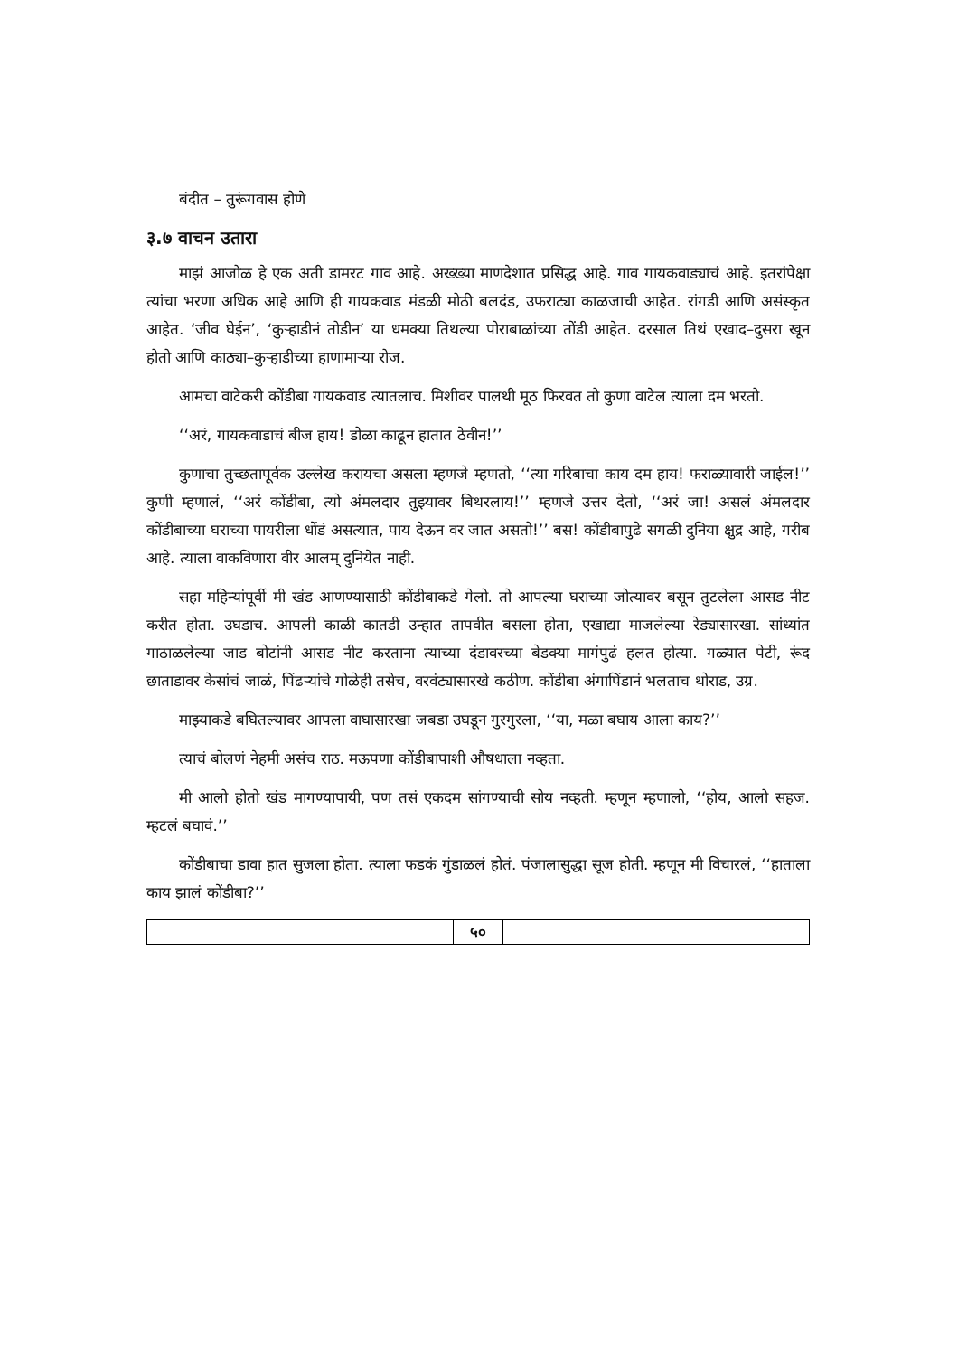बंदीत – तुरूंगवास होणे
३.७ वाचन उतारा
माझं आजोळ हे एक अती डामरट गाव आहे. अख्ख्या माणदेशात प्रसिद्ध आहे. गाव गायकवाड्याचं आहे. इतरांपेक्षा त्यांचा भरणा अधिक आहे आणि ही गायकवाड मंडळी मोठी बलदंड, उफराट्या काळजाची आहेत. रांगडी आणि असंस्कृत आहेत. ‘जीव घेईन’, ‘कुऱ्हाडीनं तोडीन’ या धमक्या तिथल्या पोराबाळांच्या तोंडी आहेत. दरसाल तिथं एखाद–दुसरा खून होतो आणि काठ्या–कुऱ्हाडीच्या हाणामाऱ्या रोज.
आमचा वाटेकरी कोंडीबा गायकवाड त्यातलाच. मिशीवर पालथी मूठ फिरवत तो कुणा वाटेल त्याला दम भरतो.
‘‘अरं, गायकवाडाचं बीज हाय! डोळा काढून हातात ठेवीन!’’
कुणाचा तुच्छतापूर्वक उल्लेख करायचा असला म्हणजे म्हणतो, ‘‘त्या गरिबाचा काय दम हाय! फराळ्यावारी जाईल!’’ कुणी म्हणालं, ‘‘अरं कोंडीबा, त्यो अंमलदार तुझ्यावर बिथरलाय!’’ म्हणजे उत्तर देतो, ‘‘अरं जा! असलं अंमलदार कोंडीबाच्या घराच्या पायरीला धोंडं असत्यात, पाय देऊन वर जात असतो!’’ बस! कोंडीबापुढे सगळी दुनिया क्षुद्र आहे, गरीब आहे. त्याला वाकविणारा वीर आलम् दुनियेत नाही.
सहा महिन्यांपूर्वी मी खंड आणण्यासाठी कोंडीबाकडे गेलो. तो आपल्या घराच्या जोत्यावर बसून तुटलेला आसड नीट करीत होता. उघडाच. आपली काळी कातडी उन्हात तापवीत बसला होता, एखाद्या माजलेल्या रेड्यासारखा. सांध्यांत गाठाळलेल्या जाड बोटांनी आसड नीट करताना त्याच्या दंडावरच्या बेडक्या मागंपुढं हलत होत्या. गळ्यात पेटी, रूंद छाताडावर केसांचं जाळं, पिंढऱ्यांचे गोळेही तसेच, वरवंट्यासारखे कठीण. कोंडीबा अंगापिंडानं भलताच थोराड, उग्र.
माझ्याकडे बघितल्यावर आपला वाघासारखा जबडा उघडून गुरगुरला, ‘‘या, मळा बघाय आला काय?’’
त्याचं बोलणं नेहमी असंच राठ. मऊपणा कोंडीबापाशी औषधाला नव्हता.
मी आलो होतो खंड मागण्यापायी, पण तसं एकदम सांगण्याची सोय नव्हती. म्हणून म्हणालो, ‘‘होय, आलो सहज. म्हटलं बघावं.’’
कोंडीबाचा डावा हात सुजला होता. त्याला फडकं गुंडाळलं होतं. पंजालासुद्धा सूज होती. म्हणून मी विचारलं, ‘‘हाताला काय झालं कोंडीबा?’’
५०